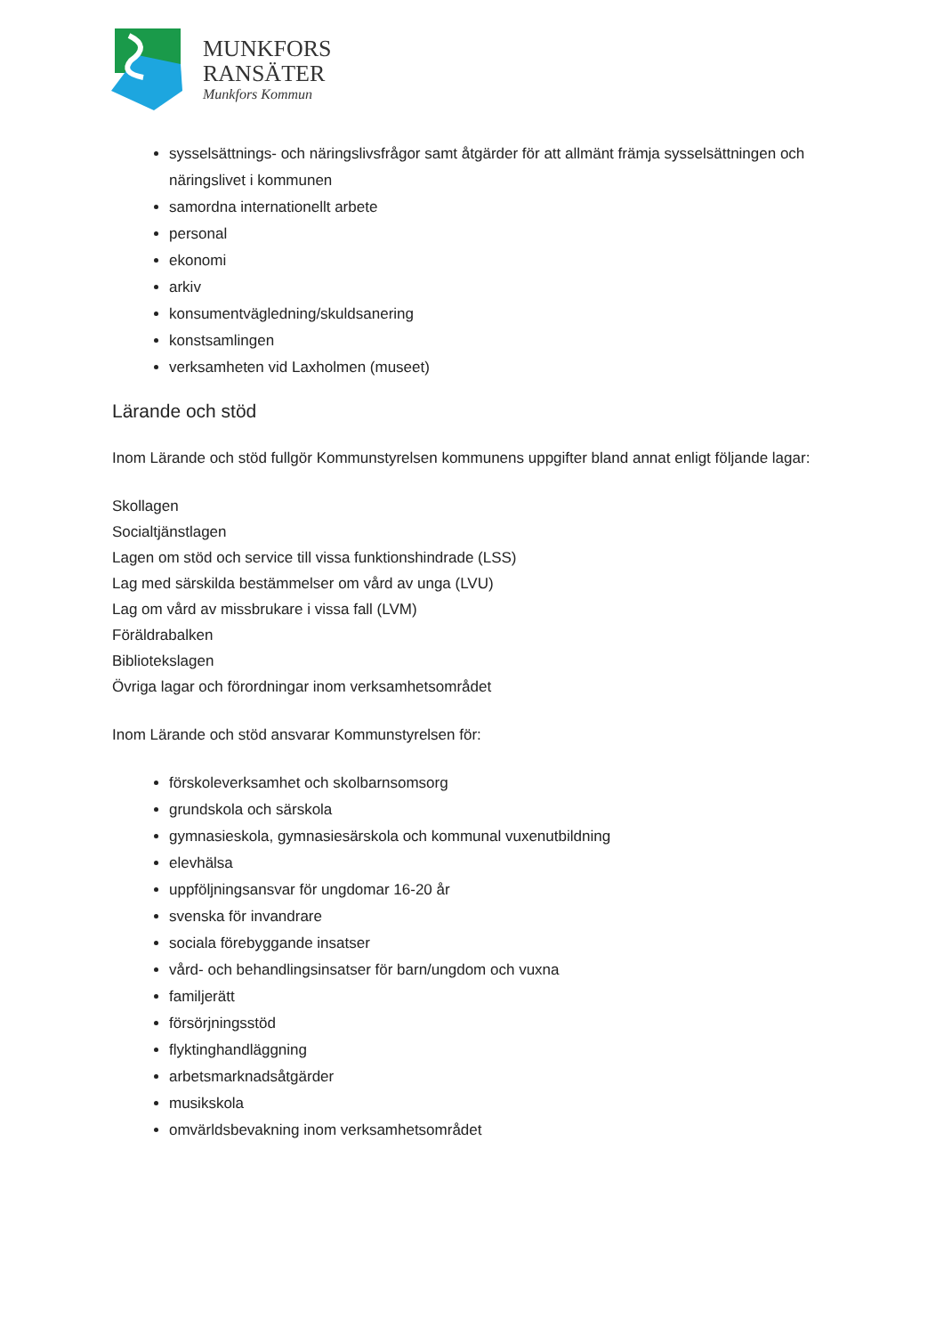MUNKFORS
RANSÄTER
Munkfors Kommun
sysselsättnings- och näringslivsfrågor samt åtgärder för att allmänt främja sysselsättningen och näringslivet i kommunen
samordna internationellt arbete
personal
ekonomi
arkiv
konsumentvägledning/skuldsanering
konstsamlingen
verksamheten vid Laxholmen (museet)
Lärande och stöd
Inom Lärande och stöd fullgör Kommunstyrelsen kommunens uppgifter bland annat enligt följande lagar:
Skollagen
Socialtjänstlagen
Lagen om stöd och service till vissa funktionshindrade (LSS)
Lag med särskilda bestämmelser om vård av unga (LVU)
Lag om vård av missbrukare i vissa fall (LVM)
Föräldrabalken
Bibliotekslagen
Övriga lagar och förordningar inom verksamhetsområdet
Inom Lärande och stöd ansvarar Kommunstyrelsen för:
förskoleverksamhet och skolbarnsomsorg
grundskola och särskola
gymnasieskola, gymnasiesärskola och kommunal vuxenutbildning
elevhälsa
uppföljningsansvar för ungdomar 16-20 år
svenska för invandrare
sociala förebyggande insatser
vård- och behandlingsinsatser för barn/ungdom och vuxna
familjerätt
försörjningsstöd
flyktinghandläggning
arbetsmarknadsåtgärder
musikskola
omvärldsbevakning inom verksamhetsområdet